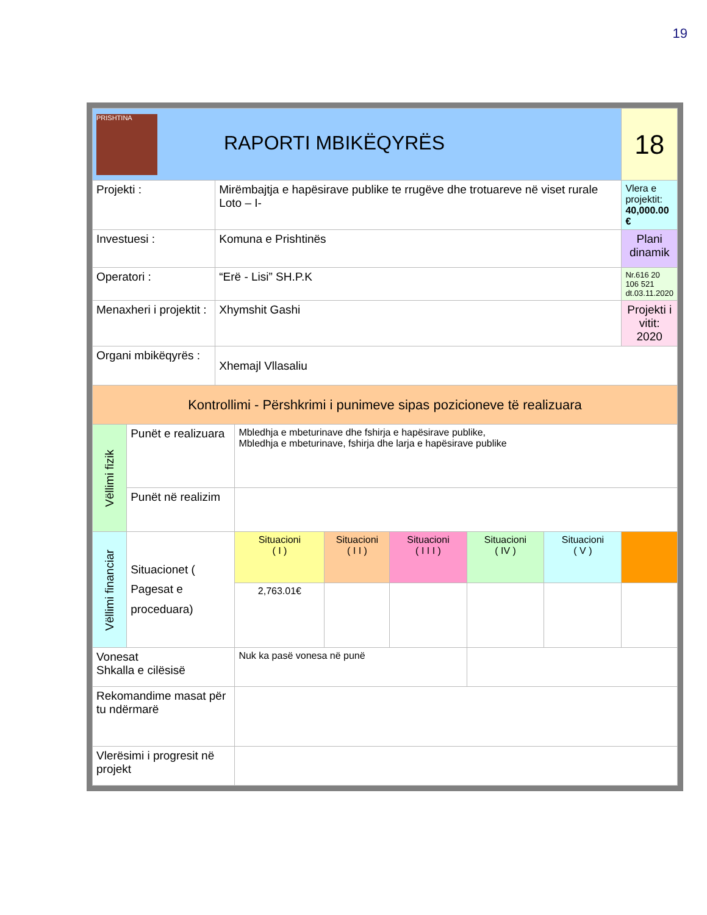19
| PRISHTINA RAPORTI MBIKËQYRËS | | | | | | | | 18 |
| Projekti : | | Mirëmbajtja e hapësirave publike te rrugëve dhe trotuareve në viset rurale Loto – I- | | | | | | Vlera e projektit: 40,000.00 € |
| Investuesi : | | Komuna e Prishtinës | | | | | | Plani dinamik |
| Operatori : | | “Erë - Lisi” SH.P.K | | | | | | Nr.616 20 106 521 dt.03.11.2020 |
| Menaxheri i projektit : | | Xhymshit Gashi | | | | | | Projekti i vitit: 2020 |
| Organi mbikëqyrës : | | Xhemajl Vllasaliu | | | | | | |
| Kontrollimi - Përshkrimi i punimeve sipas pozicioneve të realizuara | | | | | | | | |
| Vëllimi fizik | Punët e realizuara | | Mbledhja e mbeturinave dhe fshirja e hapësirave publike, Mbledhja e mbeturinave, fshirja dhe larja e hapësirave publike | | | | | |
| | Punët në realizim | | | | | | | |
| Vëllimi financiar | Situacionet ( Pagesat e proceduara) | | Situacioni ( I ) | Situacioni ( I I ) | Situacioni ( I I I ) | Situacioni ( IV ) | Situacioni ( V ) | |
| | | | 2,763.01€ | | | | | |
| Vonesat Shkalla e cilësisë | | | Nuk ka pasë vonesa në punë | | | | | |
| Rekomandime masat për tu ndërmarë | | | | | | | | |
| Vlerësimi i progresit në projekt | | | | | | | | |